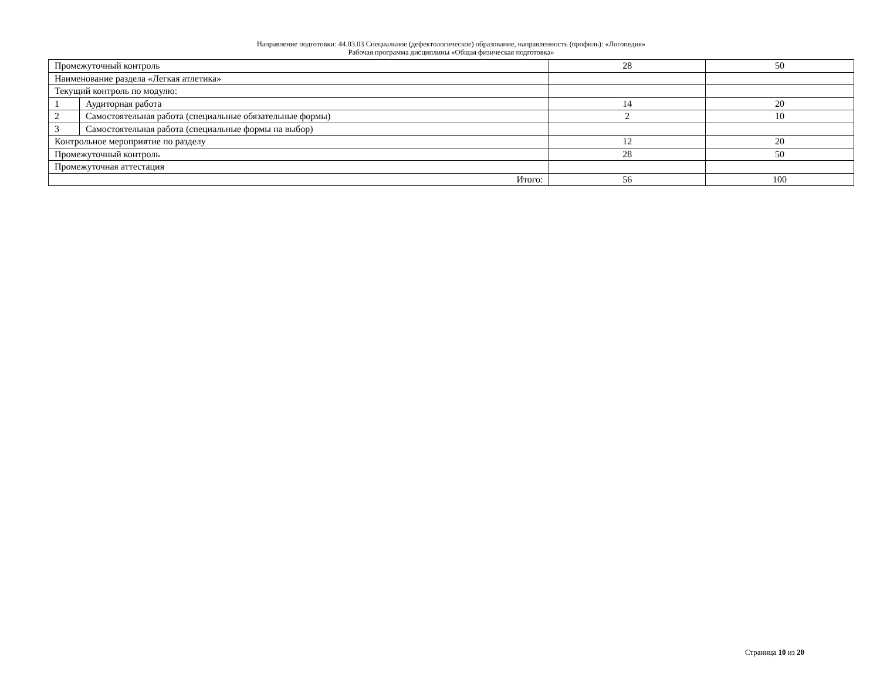Направление подготовки: 44.03.03 Специальное (дефектологическое) образование, направленность (профиль): «Логопедия»
Рабочая программа дисциплины «Общая физическая подготовка»
| Промежуточный контроль | | 28 | 50 |
| Наименование раздела «Легкая атлетика» | | | |
| Текущий контроль по модулю: | | | |
| 1 | Аудиторная работа | 14 | 20 |
| 2 | Самостоятельная работа (специальные обязательные формы) | 2 | 10 |
| 3 | Самостоятельная работа (специальные формы на выбор) | | |
| Контрольное мероприятие по разделу | | 12 | 20 |
| Промежуточный контроль | | 28 | 50 |
| Промежуточная аттестация | | | |
| Итого: | | 56 | 100 |
Страница 10 из 20